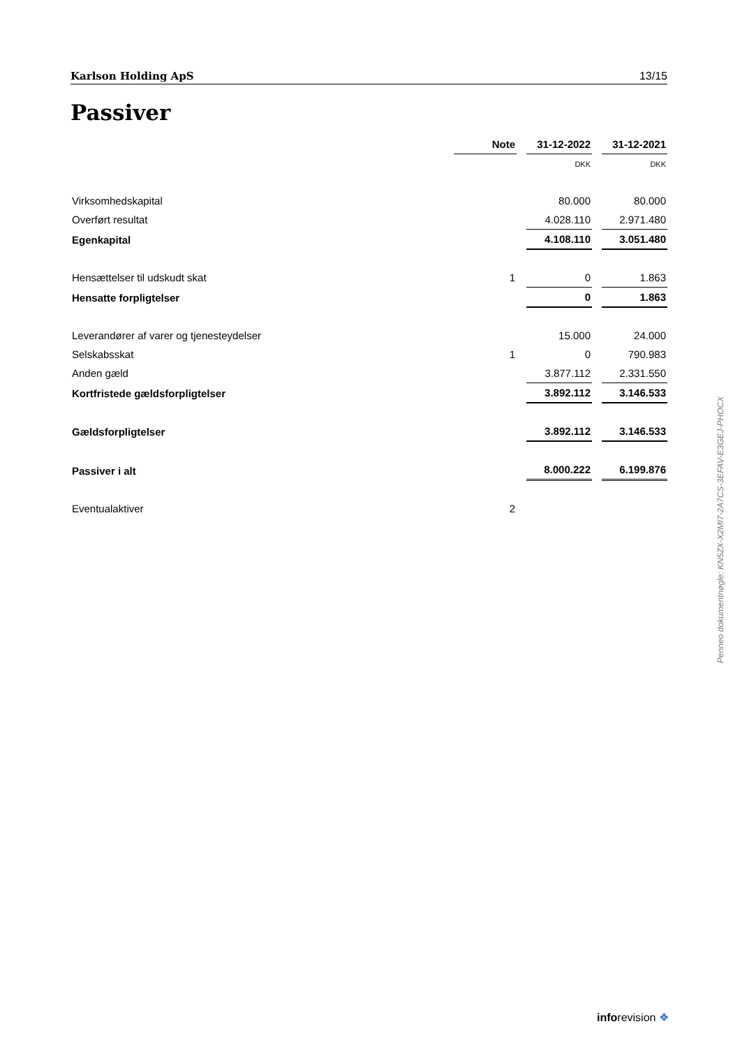Karlson Holding ApS 13/15
Passiver
| | Note | | 31-12-2022 | | 31-12-2021 |
| | | | DKK | | DKK |
| Virksomhedskapital | | | 80.000 | | 80.000 |
| Overført resultat | | | 4.028.110 | | 2.971.480 |
| Egenkapital | | | 4.108.110 | | 3.051.480 |
| Hensættelser til udskudt skat | 1 | | 0 | | 1.863 |
| Hensatte forpligtelser | | | 0 | | 1.863 |
| Leverandører af varer og tjenesteydelser | | | 15.000 | | 24.000 |
| Selskabsskat | 1 | | 0 | | 790.983 |
| Anden gæld | | | 3.877.112 | | 2.331.550 |
| Kortfristede gældsforpligtelser | | | 3.892.112 | | 3.146.533 |
| Gældsforpligtelser | | | 3.892.112 | | 3.146.533 |
| Passiver i alt | | | 8.000.222 | | 6.199.876 |
| Eventualaktiver | 2 | | | | |
Penneo dokumentnøgle: KN5ZX-X2MI7-2A7CS-3EFAV-E3GEJ-PHOCX
inforevision ❖